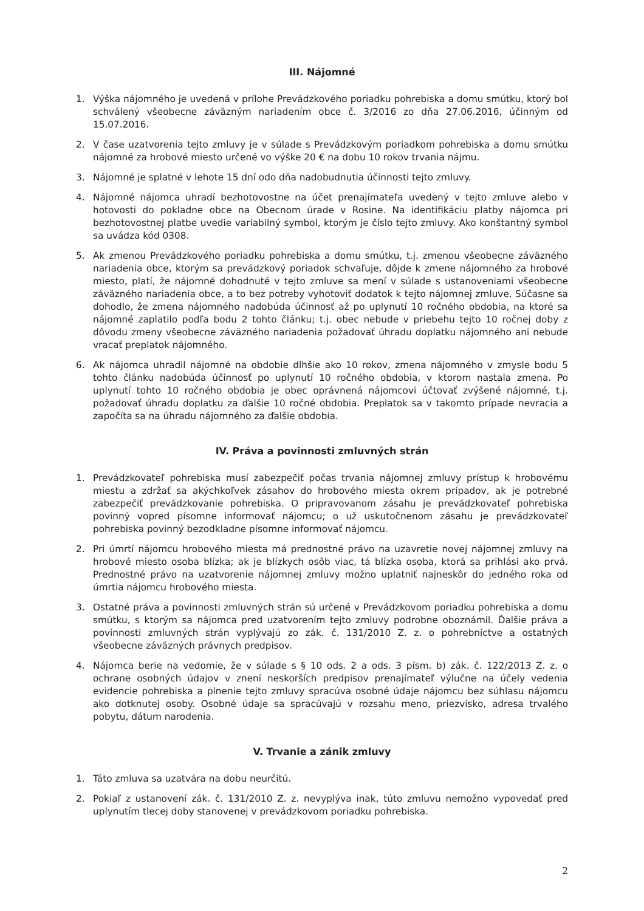III. Nájomné
1. Výška nájomného je uvedená v prílohe Prevádzkového poriadku pohrebiska a domu smútku, ktorý bol schválený všeobecne záväzným nariadením obce č. 3/2016 zo dňa 27.06.2016, účinným od 15.07.2016.
2. V čase uzatvorenia tejto zmluvy je v súlade s Prevádzkovým poriadkom pohrebiska a domu smútku nájomné za hrobové miesto určené vo výške 20 € na dobu 10 rokov trvania nájmu.
3. Nájomné je splatné v lehote 15 dní odo dňa nadobudnutia účinnosti tejto zmluvy.
4. Nájomné nájomca uhradí bezhotovostne na účet prenajímateľa uvedený v tejto zmluve alebo v hotovosti do pokladne obce na Obecnom úrade v Rosine. Na identifikáciu platby nájomca pri bezhotovostnej platbe uvedie variabilný symbol, ktorým je číslo tejto zmluvy. Ako konštantný symbol sa uvádza kód 0308.
5. Ak zmenou Prevádzkového poriadku pohrebiska a domu smútku, t.j. zmenou všeobecne záväzného nariadenia obce, ktorým sa prevádzkový poriadok schvaľuje, dôjde k zmene nájomného za hrobové miesto, platí, že nájomné dohodnuté v tejto zmluve sa mení v súlade s ustanoveniami všeobecne záväzného nariadenia obce, a to bez potreby vyhotoviť dodatok k tejto nájomnej zmluve. Súčasne sa dohodlo, že zmena nájomného nadobúda účinnosť až po uplynutí 10 ročného obdobia, na ktoré sa nájomné zaplatilo podľa bodu 2 tohto článku; t.j. obec nebude v priebehu tejto 10 ročnej doby z dôvodu zmeny všeobecne záväzného nariadenia požadovať úhradu doplatku nájomného ani nebude vracať preplatok nájomného.
6. Ak nájomca uhradil nájomné na obdobie dlhšie ako 10 rokov, zmena nájomného v zmysle bodu 5 tohto článku nadobúda účinnosť po uplynutí 10 ročného obdobia, v ktorom nastala zmena. Po uplynutí tohto 10 ročného obdobia je obec oprávnená nájomcovi účtovať zvýšené nájomné, t.j. požadovať úhradu doplatku za ďalšie 10 ročné obdobia. Preplatok sa v takomto prípade nevracia a započíta sa na úhradu nájomného za ďalšie obdobia.
IV. Práva a povinnosti zmluvných strán
1. Prevádzkovateľ pohrebiska musí zabezpečiť počas trvania nájomnej zmluvy prístup k hrobovému miestu a zdržať sa akýchkoľvek zásahov do hrobového miesta okrem prípadov, ak je potrebné zabezpečiť prevádzkovanie pohrebiska. O pripravovanom zásahu je prevádzkovateľ pohrebiska povinný vopred písomne informovať nájomcu; o už uskutočnenom zásahu je prevádzkovateľ pohrebiska povinný bezodkladne písomne informovať nájomcu.
2. Pri úmrtí nájomcu hrobového miesta má prednostné právo na uzavretie novej nájomnej zmluvy na hrobové miesto osoba blízka; ak je blízkych osôb viac, tá blízka osoba, ktorá sa prihlási ako prvá. Prednostné právo na uzatvorenie nájomnej zmluvy možno uplatniť najneskôr do jedného roka od úmrtia nájomcu hrobového miesta.
3. Ostatné práva a povinnosti zmluvných strán sú určené v Prevádzkovom poriadku pohrebiska a domu smútku, s ktorým sa nájomca pred uzatvorením tejto zmluvy podrobne oboznámil. Ďalšie práva a povinnosti zmluvných strán vyplývajú zo zák. č. 131/2010 Z. z. o pohrebníctve a ostatných všeobecne záväzných právnych predpisov.
4. Nájomca berie na vedomie, že v súlade s § 10 ods. 2 a ods. 3 písm. b) zák. č. 122/2013 Z. z. o ochrane osobných údajov v znení neskorších predpisov prenajímateľ výlučne na účely vedenia evidencie pohrebiska a plnenie tejto zmluvy spracúva osobné údaje nájomcu bez súhlasu nájomcu ako dotknutej osoby. Osobné údaje sa spracúvajú v rozsahu meno, priezvisko, adresa trvalého pobytu, dátum narodenia.
V. Trvanie a zánik zmluvy
1. Táto zmluva sa uzatvára na dobu neurčitú.
2. Pokiaľ z ustanovení zák. č. 131/2010 Z. z. nevyplýva inak, túto zmluvu nemožno vypovedať pred uplynutím tlecej doby stanovenej v prevádzkovom poriadku pohrebiska.
2